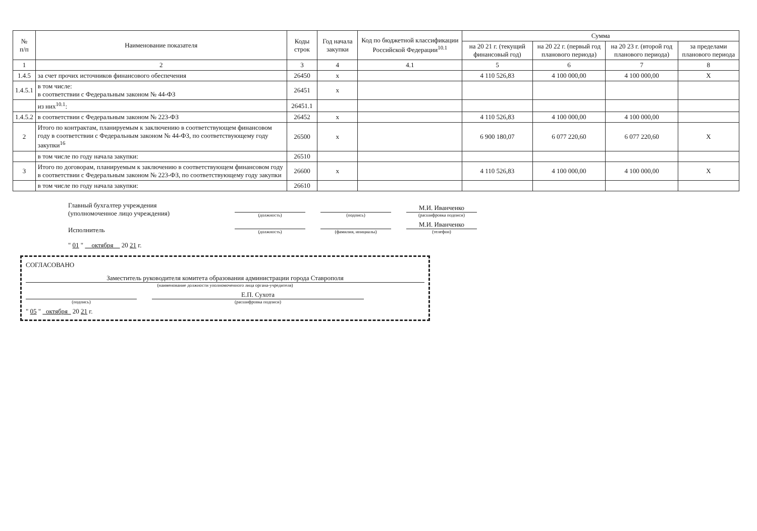| № п/п | Наименование показателя | Коды строк | Год начала закупки | Код по бюджетной классификации Российской Федерации<sup>10.1</sup> | Сумма | | | |
| --- | --- | --- | --- | --- | --- | --- | --- | --- |
| | | | | | на 20 21 г. (текущий финансовый год) | на 20 22 г. (первый год планового периода) | на 20 23 г. (второй год планового периода) | за пределами планового периода |
| 1 | 2 | 3 | 4 | 4.1 | 5 | 6 | 7 | 8 |
| 1.4.5 | за счет прочих источников финансового обеспечения | 26450 | x | | 4 110 526,83 | 4 100 000,00 | 4 100 000,00 | X |
| 1.4.5.1 | в том числе: в соответствии с Федеральным законом № 44-ФЗ | 26451 | x | | | | | |
| | из них<sup>10.1</sup>: | 26451.1 | | | | | | |
| 1.4.5.2 | в соответствии с Федеральным законом № 223-ФЗ | 26452 | x | | 4 110 526,83 | 4 100 000,00 | 4 100 000,00 | |
| 2 | Итого по контрактам, планируемым к заключению в соответствующем финансовом году в соответствии с Федеральным законом № 44-ФЗ, по соответствующему году закупки<sup>16</sup> | 26500 | x | | 6 900 180,07 | 6 077 220,60 | 6 077 220,60 | X |
| | в том числе по году начала закупки: | 26510 | | | | | | |
| 3 | Итого по договорам, планируемым к заключению в соответствующем финансовом году в соответствии с Федеральным законом № 223-ФЗ, по соответствующему году закупки | 26600 | x | | 4 110 526,83 | 4 100 000,00 | 4 100 000,00 | X |
| | в том числе по году начала закупки: | 26610 | | | | | | |
Главный бухгалтер учреждения
(уполномоченное лицо учреждения)
(должность)
(подпись)
М.И. Иванченко
(расшифровка подписи)
Исполнитель
(должность)
(фамилия, инициалы)
М.И. Иванченко
(телефон)
" 01 " октября 20 21 г.
СОГЛАСОВАНО
Заместитель руководителя комитета образования администрации города Ставрополя
(наименование должности уполномоченного лица органа-учредителя)
(подпись)
Е.П. Сухота
(расшифровка подписи)
" 05 " октября 20 21 г.